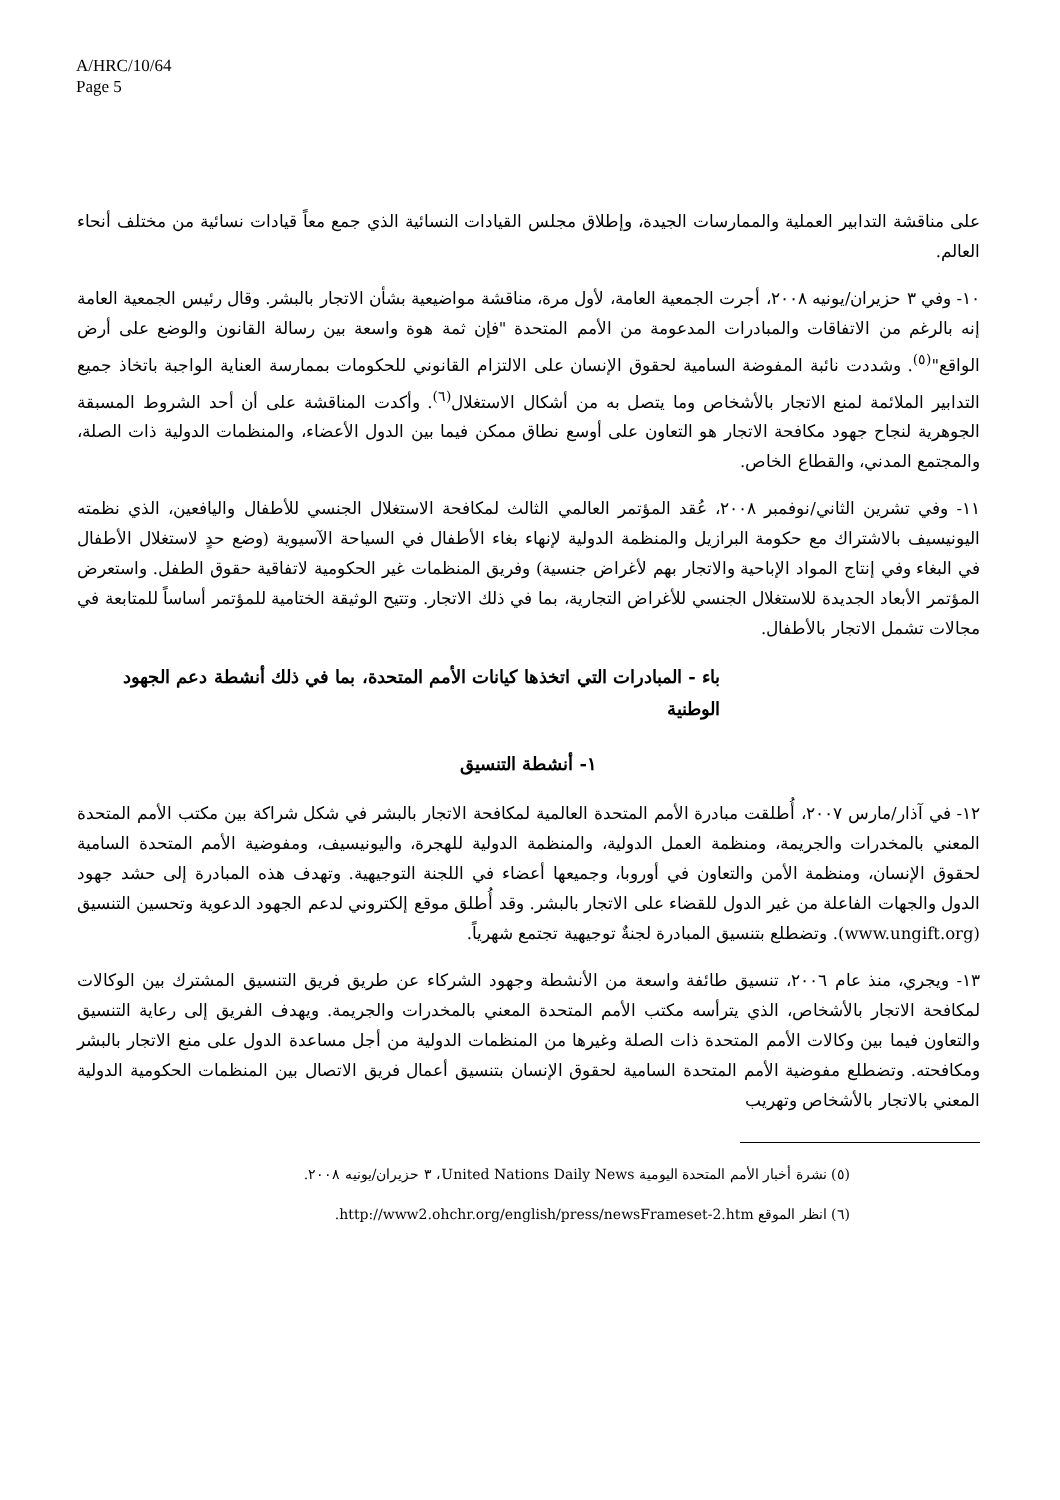A/HRC/10/64
Page 5
على مناقشة التدابير العملية والممارسات الجيدة، وإطلاق مجلس القيادات النسائية الذي جمع معاً قيادات نسائية من مختلف أنحاء العالم.
١٠- وفي ٣ حزيران/يونيه ٢٠٠٨، أجرت الجمعية العامة، لأول مرة، مناقشة مواضيعية بشأن الاتجار بالبشر. وقال رئيس الجمعية العامة إنه بالرغم من الاتفاقات والمبادرات المدعومة من الأمم المتحدة "فإن ثمة هوة واسعة بين رسالة القانون والوضع على أرض الواقع"<sup>(٥)</sup>. وشددت نائبة المفوضة السامية لحقوق الإنسان على الالتزام القانوني للحكومات بممارسة العناية الواجبة باتخاذ جميع التدابير الملائمة لمنع الاتجار بالأشخاص وما يتصل به من أشكال الاستغلال<sup>(٦)</sup>. وأكدت المناقشة على أن أحد الشروط المسبقة الجوهرية لنجاح جهود مكافحة الاتجار هو التعاون على أوسع نطاق ممكن فيما بين الدول الأعضاء، والمنظمات الدولية ذات الصلة، والمجتمع المدني، والقطاع الخاص.
١١- وفي تشرين الثاني/نوفمبر ٢٠٠٨، عُقد المؤتمر العالمي الثالث لمكافحة الاستغلال الجنسي للأطفال واليافعين، الذي نظمته اليونيسيف بالاشتراك مع حكومة البرازيل والمنظمة الدولية لإنهاء بغاء الأطفال في السياحة الآسيوية (وضع حدٍ لاستغلال الأطفال في البغاء وفي إنتاج المواد الإباحية والاتجار بهم لأغراض جنسية) وفريق المنظمات غير الحكومية لاتفاقية حقوق الطفل. واستعرض المؤتمر الأبعاد الجديدة للاستغلال الجنسي للأغراض التجارية، بما في ذلك الاتجار. وتتيح الوثيقة الختامية للمؤتمر أساساً للمتابعة في مجالات تشمل الاتجار بالأطفال.
باء - المبادرات التي اتخذها كيانات الأمم المتحدة، بما في ذلك أنشطة دعم الجهود الوطنية
١- أنشطة التنسيق
١٢- في آذار/مارس ٢٠٠٧، أُطلقت مبادرة الأمم المتحدة العالمية لمكافحة الاتجار بالبشر في شكل شراكة بين مكتب الأمم المتحدة المعني بالمخدرات والجريمة، ومنظمة العمل الدولية، والمنظمة الدولية للهجرة، واليونيسيف، ومفوضية الأمم المتحدة السامية لحقوق الإنسان، ومنظمة الأمن والتعاون في أوروبا، وجميعها أعضاء في اللجنة التوجيهية. وتهدف هذه المبادرة إلى حشد جهود الدول والجهات الفاعلة من غير الدول للقضاء على الاتجار بالبشر. وقد أُطلق موقع إلكتروني لدعم الجهود الدعوية وتحسين التنسيق (www.ungift.org). وتضطلع بتنسيق المبادرة لجنةٌ توجيهية تجتمع شهرياً.
١٣- ويجري، منذ عام ٢٠٠٦، تنسيق طائفة واسعة من الأنشطة وجهود الشركاء عن طريق فريق التنسيق المشترك بين الوكالات لمكافحة الاتجار بالأشخاص، الذي يترأسه مكتب الأمم المتحدة المعني بالمخدرات والجريمة. ويهدف الفريق إلى رعاية التنسيق والتعاون فيما بين وكالات الأمم المتحدة ذات الصلة وغيرها من المنظمات الدولية من أجل مساعدة الدول على منع الاتجار بالبشر ومكافحته. وتضطلع مفوضية الأمم المتحدة السامية لحقوق الإنسان بتنسيق أعمال فريق الاتصال بين المنظمات الحكومية الدولية المعني بالاتجار بالأشخاص وتهريب
(٥) نشرة أخبار الأمم المتحدة اليومية United Nations Daily News، ٣ حزيران/يونيه ٢٠٠٨.
(٦) انظر الموقع http://www2.ohchr.org/english/press/newsFrameset-2.htm.